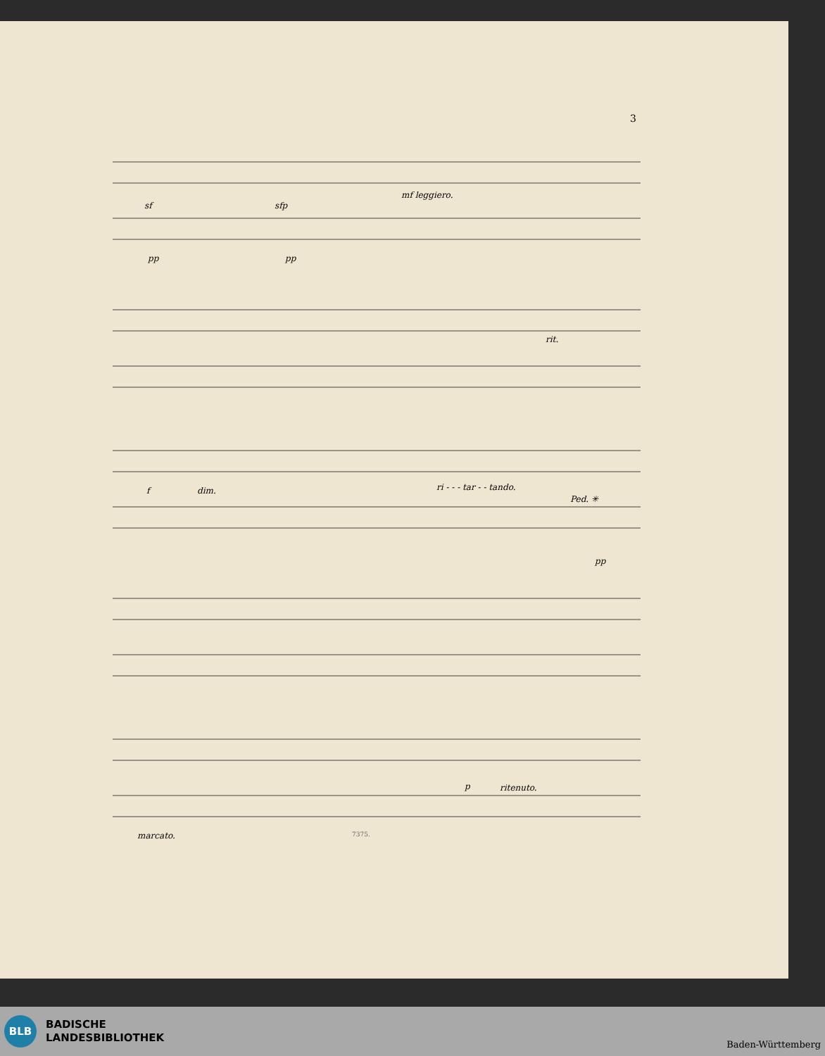3
sf sfp
mf leggiero.
pp pp
rit.
f dim. ri - - - tar - - tando.
Ped. ✳
pp
p ritenuto.
marcato. 7375.
BLB
BADISCHE
LANDESBIBLIOTHEK
Baden-Württemberg